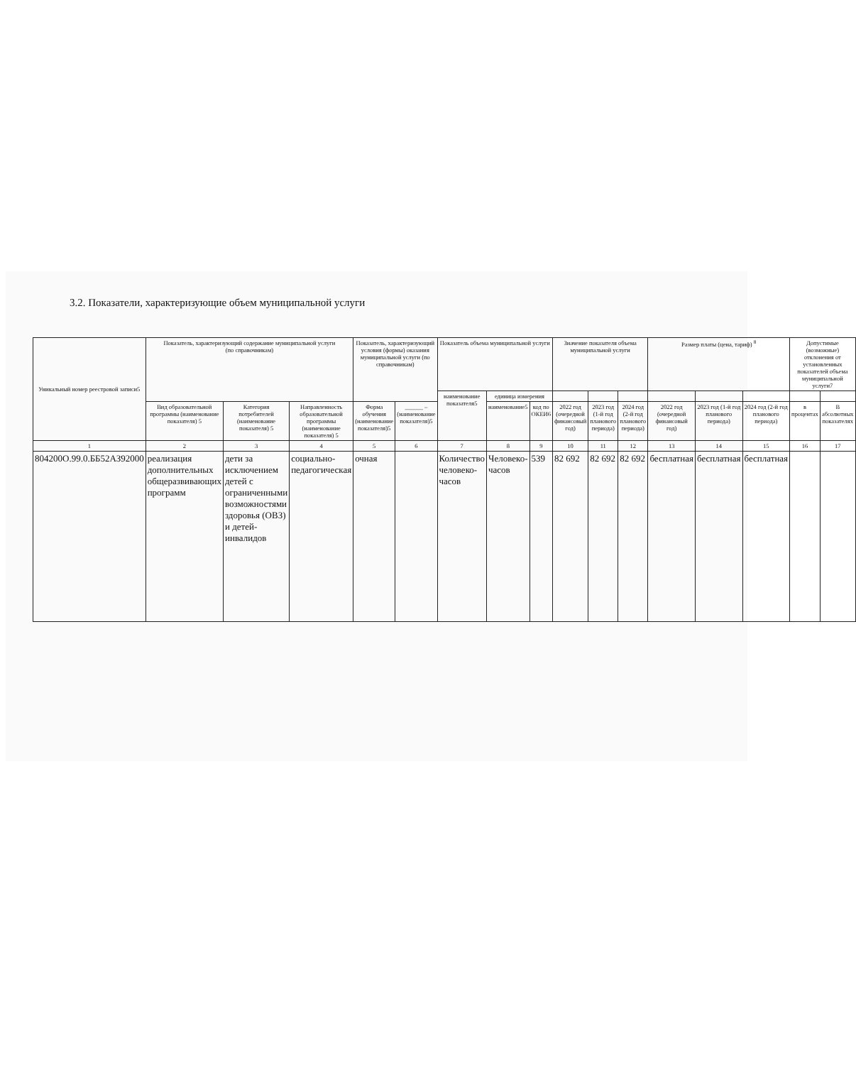3.2. Показатели, характеризующие объем муниципальной услуги
| Уникальный номер реестровой записи5 | Показатель, характеризующий содержание муниципальной услуги (по справочникам) | | | Показатель, характеризующий условия (формы) оказания муниципальной услуги (по справочникам) | | Показатель объема муниципальной услуги | | | Значение показателя объема муниципальной услуги | | | Размер платы (цена, тариф) <sup>8</sup> | | | Допустимые (возможные) отклонения от установленных показателей объема муниципальной услуги7 | |
| --- | --- | --- | --- | --- | --- | --- | --- | --- | --- | --- | --- | --- | --- | --- | --- | --- |
| | | | | | | наименование показателя5 | единица измерения | | | | | | | | | |
| | Вид образовательной программы (наименование показателя) 5 | Категория потребителей (наименование показателя) 5 | Направленность образовательной программы (наименование показателя) 5 | Форма обучения (наименование показателя)5 | ______ – (наименование показателя)5 | | наименование5 | код по ОКЕИ6 | 2022 год (очередной финансовый год) | 2023 год (1-й год планового периода) | 2024 год (2-й год планового периода) | 2022 год (очередной финансовый год) | 2023 год (1-й год планового периода) | 2024 год (2-й год планового периода) | в процентах | В абсолютных показателях |
| 1 | 2 | 3 | 4 | 5 | 6 | 7 | 8 | 9 | 10 | 11 | 12 | 13 | 14 | 15 | 16 | 17 |
| 804200О.99.0.ББ52АЗ92000 | реализация дополнительных общеразвивающих программ | дети за исключением детей с ограниченными возможностями здоровья (ОВЗ) и детей-инвалидов | социально-педагогическая | очная | | Количество человеко-часов | Человеко-часов | 539 | 82 692 | 82 692 | 82 692 | бесплатная | бесплатная | бесплатная | | |